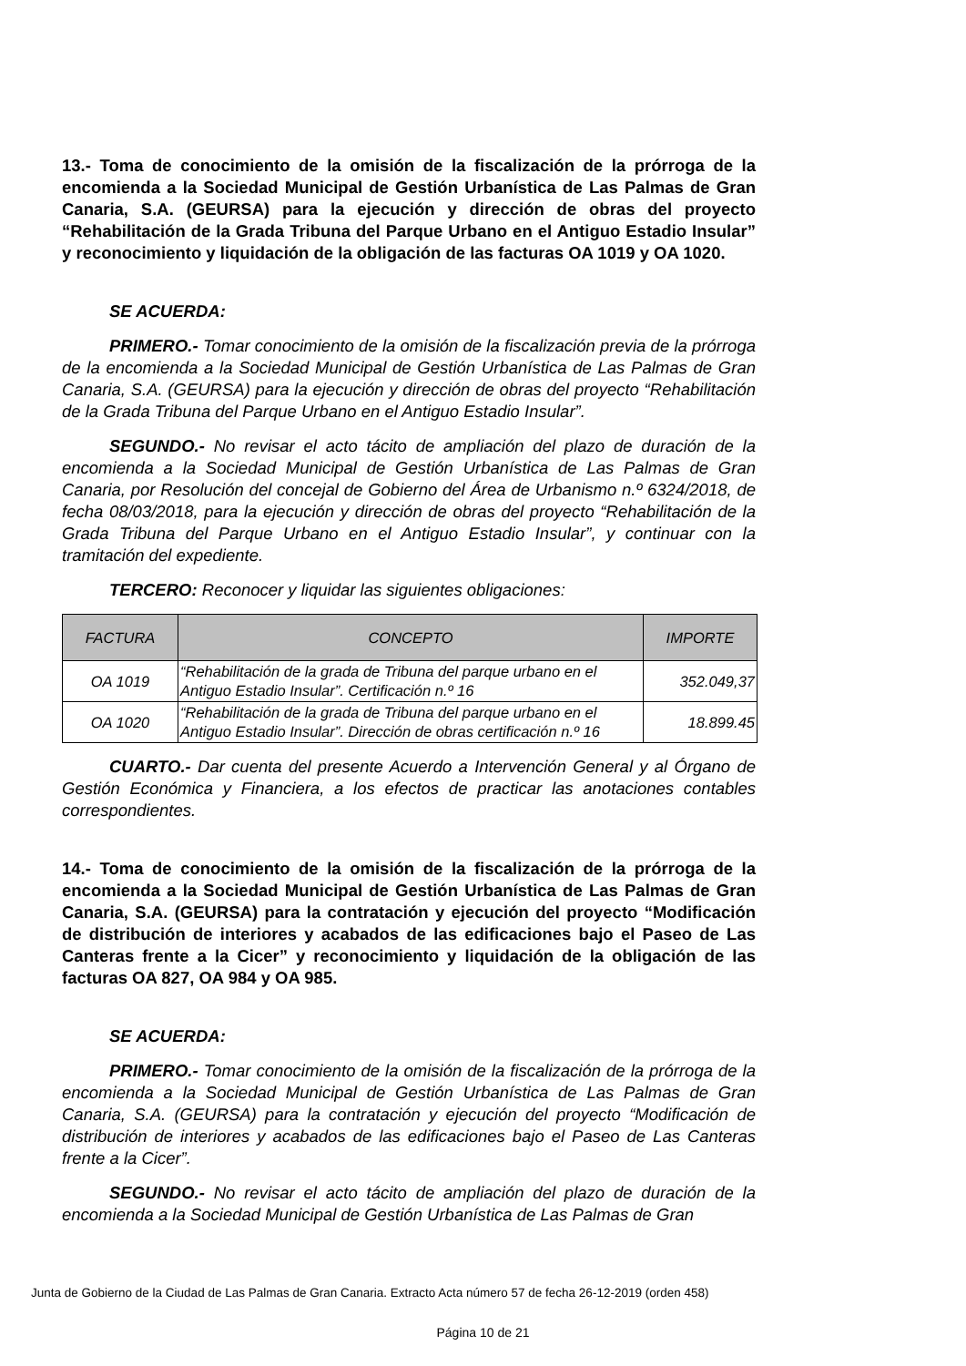13.- Toma de conocimiento de la omisión de la fiscalización de la prórroga de la encomienda a la Sociedad Municipal de Gestión Urbanística de Las Palmas de Gran Canaria, S.A. (GEURSA) para la ejecución y dirección de obras del proyecto “Rehabilitación de la Grada Tribuna del Parque Urbano en el Antiguo Estadio Insular” y reconocimiento y liquidación de la obligación de las facturas OA 1019 y OA 1020.
SE ACUERDA:
PRIMERO.- Tomar conocimiento de la omisión de la fiscalización previa de la prórroga de la encomienda a la Sociedad Municipal de Gestión Urbanística de Las Palmas de Gran Canaria, S.A. (GEURSA) para la ejecución y dirección de obras del proyecto “Rehabilitación de la Grada Tribuna del Parque Urbano en el Antiguo Estadio Insular”.
SEGUNDO.- No revisar el acto tácito de ampliación del plazo de duración de la encomienda a la Sociedad Municipal de Gestión Urbanística de Las Palmas de Gran Canaria, por Resolución del concejal de Gobierno del Área de Urbanismo n.º 6324/2018, de fecha 08/03/2018, para la ejecución y dirección de obras del proyecto “Rehabilitación de la Grada Tribuna del Parque Urbano en el Antiguo Estadio Insular”, y continuar con la tramitación del expediente.
TERCERO: Reconocer y liquidar las siguientes obligaciones:
| FACTURA | CONCEPTO | IMPORTE |
| --- | --- | --- |
| OA 1019 | “Rehabilitación de la grada de Tribuna del parque urbano en el Antiguo Estadio Insular”. Certificación n.º 16 | 352.049,37 |
| OA 1020 | “Rehabilitación de la grada de Tribuna del parque urbano en el Antiguo Estadio Insular”. Dirección de obras certificación n.º 16 | 18.899.45 |
CUARTO.- Dar cuenta del presente Acuerdo a Intervención General y al Órgano de Gestión Económica y Financiera, a los efectos de practicar las anotaciones contables correspondientes.
14.- Toma de conocimiento de la omisión de la fiscalización de la prórroga de la encomienda a la Sociedad Municipal de Gestión Urbanística de Las Palmas de Gran Canaria, S.A. (GEURSA) para la contratación y ejecución del proyecto “Modificación de distribución de interiores y acabados de las edificaciones bajo el Paseo de Las Canteras frente a la Cicer” y reconocimiento y liquidación de la obligación de las facturas OA 827, OA 984 y OA 985.
SE ACUERDA:
PRIMERO.- Tomar conocimiento de la omisión de la fiscalización de la prórroga de la encomienda a la Sociedad Municipal de Gestión Urbanística de Las Palmas de Gran Canaria, S.A. (GEURSA) para la contratación y ejecución del proyecto “Modificación de distribución de interiores y acabados de las edificaciones bajo el Paseo de Las Canteras frente a la Cicer”.
SEGUNDO.- No revisar el acto tácito de ampliación del plazo de duración de la encomienda a la Sociedad Municipal de Gestión Urbanística de Las Palmas de Gran
Junta de Gobierno de la Ciudad de Las Palmas de Gran Canaria. Extracto Acta número 57 de fecha 26-12-2019 (orden 458)
Página 10 de 21